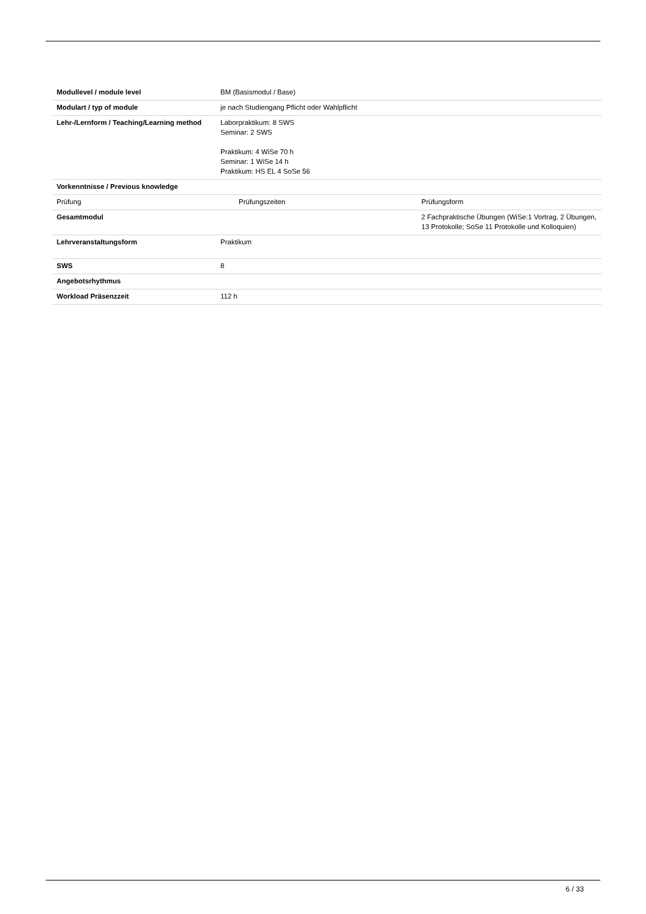| Modullevel / module level | BM (Basismodul / Base) | |
| Modulart / typ of module | je nach Studiengang Pflicht oder Wahlpflicht | |
| Lehr-/Lernform / Teaching/Learning method | Laborpraktikum: 8 SWS Seminar: 2 SWS Praktikum: 4 WiSe 70 h Seminar: 1 WiSe 14 h Praktikum: HS EL 4 SoSe 56 | |
| Vorkenntnisse / Previous knowledge | | |
| Prüfung | Prüfungszeiten | Prüfungsform |
| Gesamtmodul | | 2 Fachpraktische Übungen (WiSe:1 Vortrag, 2 Übungen, 13 Protokolle; SoSe 11 Protokolle und Kolloquien) |
| Lehrveranstaltungsform | Praktikum | |
| SWS | 8 | |
| Angebotsrhythmus | | |
| Workload Präsenzzeit | 112 h | |
6 / 33